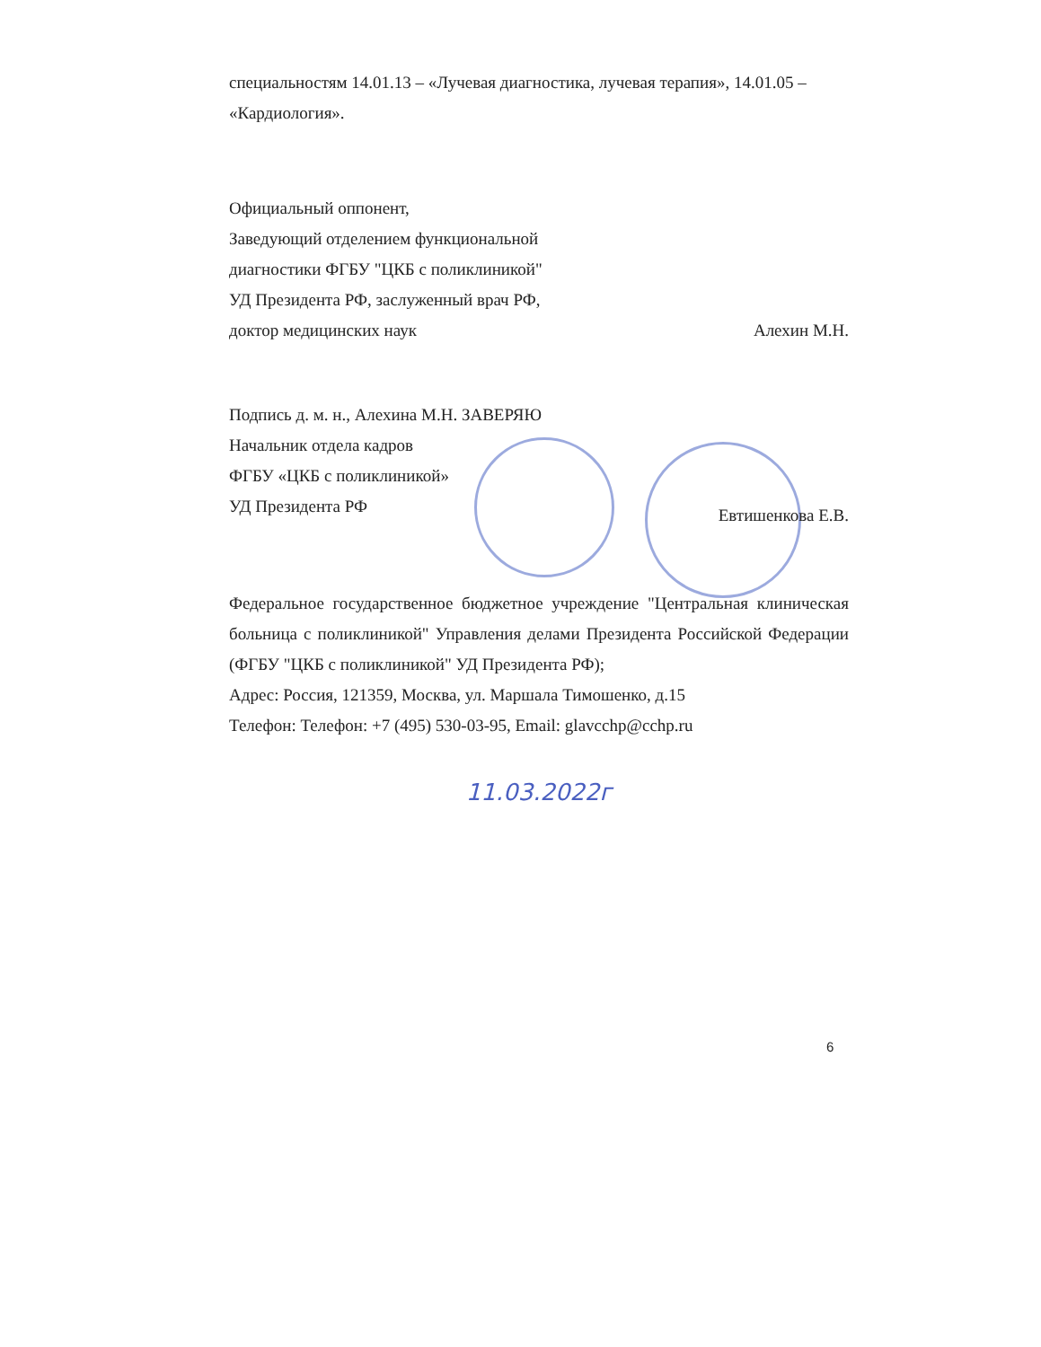специальностям 14.01.13 – «Лучевая диагностика, лучевая терапия», 14.01.05 – «Кардиология».
Официальный оппонент,
Заведующий отделением функциональной
диагностики ФГБУ "ЦКБ с поликлиникой"
УД Президента РФ, заслуженный врач РФ,
доктор медицинских наук Алехин М.Н.
Подпись д. м. н., Алехина М.Н. ЗАВЕРЯЮ
Начальник отдела кадров
ФГБУ «ЦКБ с поликлиникой»
УД Президента РФ
Евтишенкова Е.В.
Федеральное государственное бюджетное учреждение "Центральная клиническая больница с поликлиникой" Управления делами Президента Российской Федерации (ФГБУ "ЦКБ с поликлиникой" УД Президента РФ);
Адрес: Россия, 121359, Москва, ул. Маршала Тимошенко, д.15
Телефон: Телефон: +7 (495) 530-03-95, Email: glavcchp@cchp.ru
11.03.2022г
6